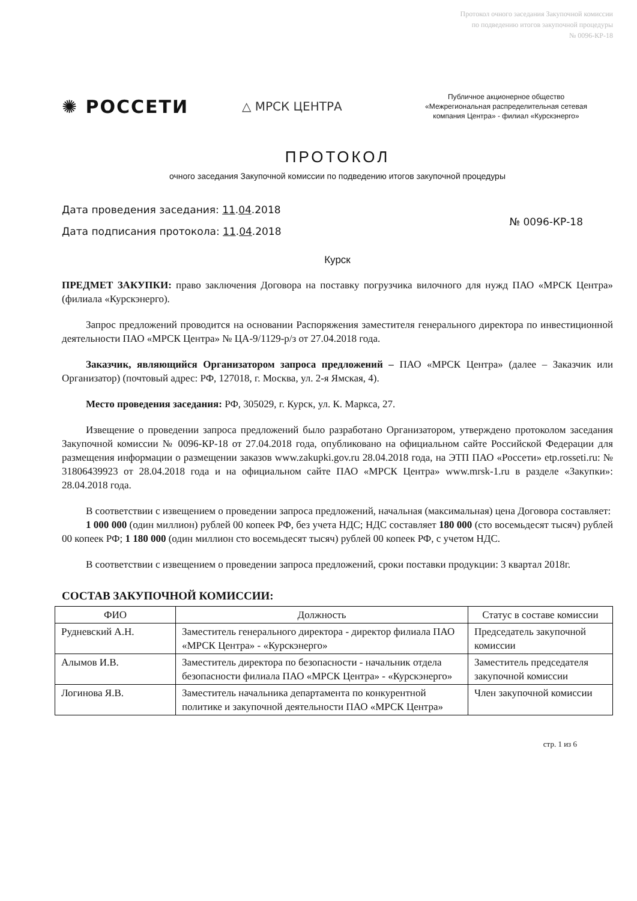Протокол очного заседания Закупочной комиссии
по подведению итогов закупочной процедуры
№ 0096-КР-18
✺ РОССЕТИ
△ МРСК ЦЕНТРА
Публичное акционерное общество «Межрегиональная распределительная сетевая компания Центра» - филиал «Курскэнерго»
ПРОТОКОЛ
очного заседания Закупочной комиссии по подведению итогов закупочной процедуры
Дата проведения заседания: 11.04.2018
Дата подписания протокола: 11.04.2018
№ 0096-КР-18
Курск
ПРЕДМЕТ ЗАКУПКИ: право заключения Договора на поставку погрузчика вилочного для нужд ПАО «МРСК Центра» (филиала «Курскэнерго).
Запрос предложений проводится на основании Распоряжения заместителя генерального директора по инвестиционной деятельности ПАО «МРСК Центра» № ЦА-9/1129-р/з от 27.04.2018 года.
Заказчик, являющийся Организатором запроса предложений – ПАО «МРСК Центра» (далее – Заказчик или Организатор) (почтовый адрес: РФ, 127018, г. Москва, ул. 2-я Ямская, 4).
Место проведения заседания: РФ, 305029, г. Курск, ул. К. Маркса, 27.
Извещение о проведении запроса предложений было разработано Организатором, утверждено протоколом заседания Закупочной комиссии № 0096-КР-18 от 27.04.2018 года, опубликовано на официальном сайте Российской Федерации для размещения информации о размещении заказов www.zakupki.gov.ru 28.04.2018 года, на ЭТП ПАО «Россети» etp.rosseti.ru: № 31806439923 от 28.04.2018 года и на официальном сайте ПАО «МРСК Центра» www.mrsk-1.ru в разделе «Закупки»: 28.04.2018 года.
В соответствии с извещением о проведении запроса предложений, начальная (максимальная) цена Договора составляет:
1 000 000 (один миллион) рублей 00 копеек РФ, без учета НДС; НДС составляет 180 000 (сто восемьдесят тысяч) рублей 00 копеек РФ; 1 180 000 (один миллион сто восемьдесят тысяч) рублей 00 копеек РФ, с учетом НДС.
В соответствии с извещением о проведении запроса предложений, сроки поставки продукции: 3 квартал 2018г.
СОСТАВ ЗАКУПОЧНОЙ КОМИССИИ:
| ФИО | Должность | Статус в составе комиссии |
| --- | --- | --- |
| Рудневский А.Н. | Заместитель генерального директора - директор филиала ПАО «МРСК Центра» - «Курскэнерго» | Председатель закупочной комиссии |
| Алымов И.В. | Заместитель директора по безопасности - начальник отдела безопасности филиала ПАО «МРСК Центра» - «Курскэнерго» | Заместитель председателя закупочной комиссии |
| Логинова Я.В. | Заместитель начальника департамента по конкурентной политике и закупочной деятельности ПАО «МРСК Центра» | Член закупочной комиссии |
стр. 1 из 6